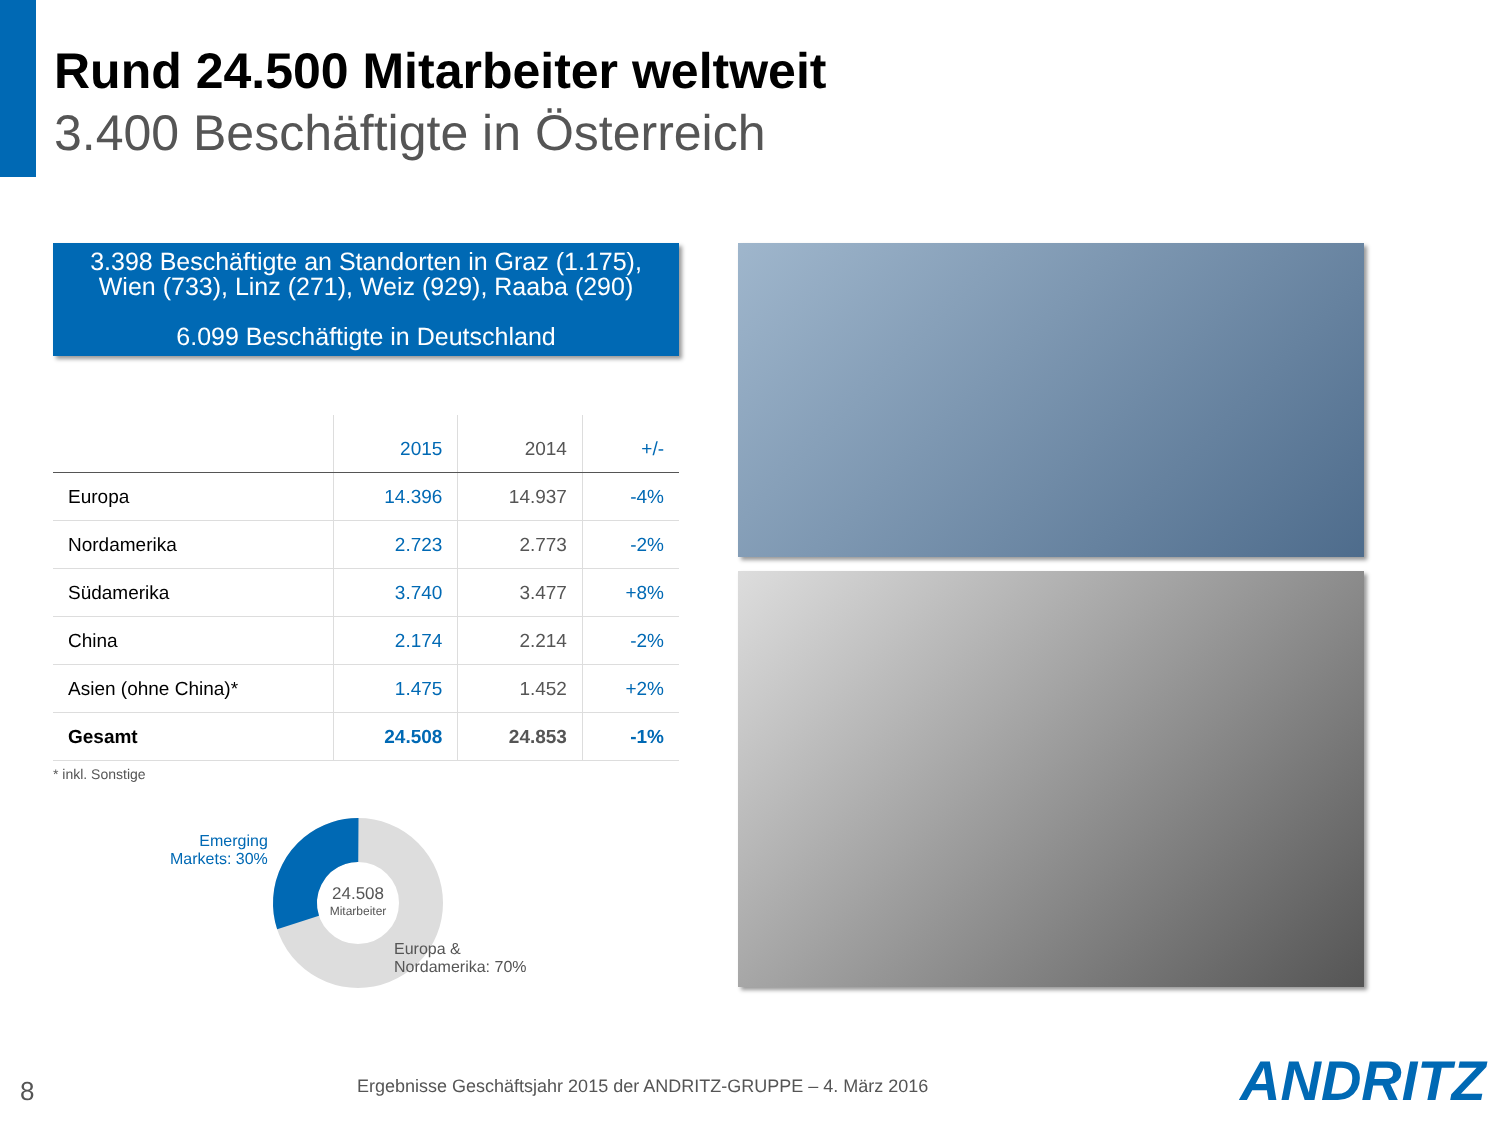Rund 24.500 Mitarbeiter weltweit
3.400 Beschäftigte in Österreich
3.398 Beschäftigte an Standorten in Graz (1.175),
Wien (733), Linz (271), Weiz (929), Raaba (290)
6.099 Beschäftigte in Deutschland
| | 2015 | 2014 | +/- |
| --- | --- | --- | --- |
| Europa | 14.396 | 14.937 | -4% |
| Nordamerika | 2.723 | 2.773 | -2% |
| Südamerika | 3.740 | 3.477 | +8% |
| China | 2.174 | 2.214 | -2% |
| Asien (ohne China)* | 1.475 | 1.452 | +2% |
| Gesamt | 24.508 | 24.853 | -1% |
* inkl. Sonstige
Emerging
Markets: 30%
24.508
Mitarbeiter
Europa &
Nordamerika: 70%
8
Ergebnisse Geschäftsjahr 2015 der ANDRITZ-GRUPPE – 4. März 2016
ANDRITZ